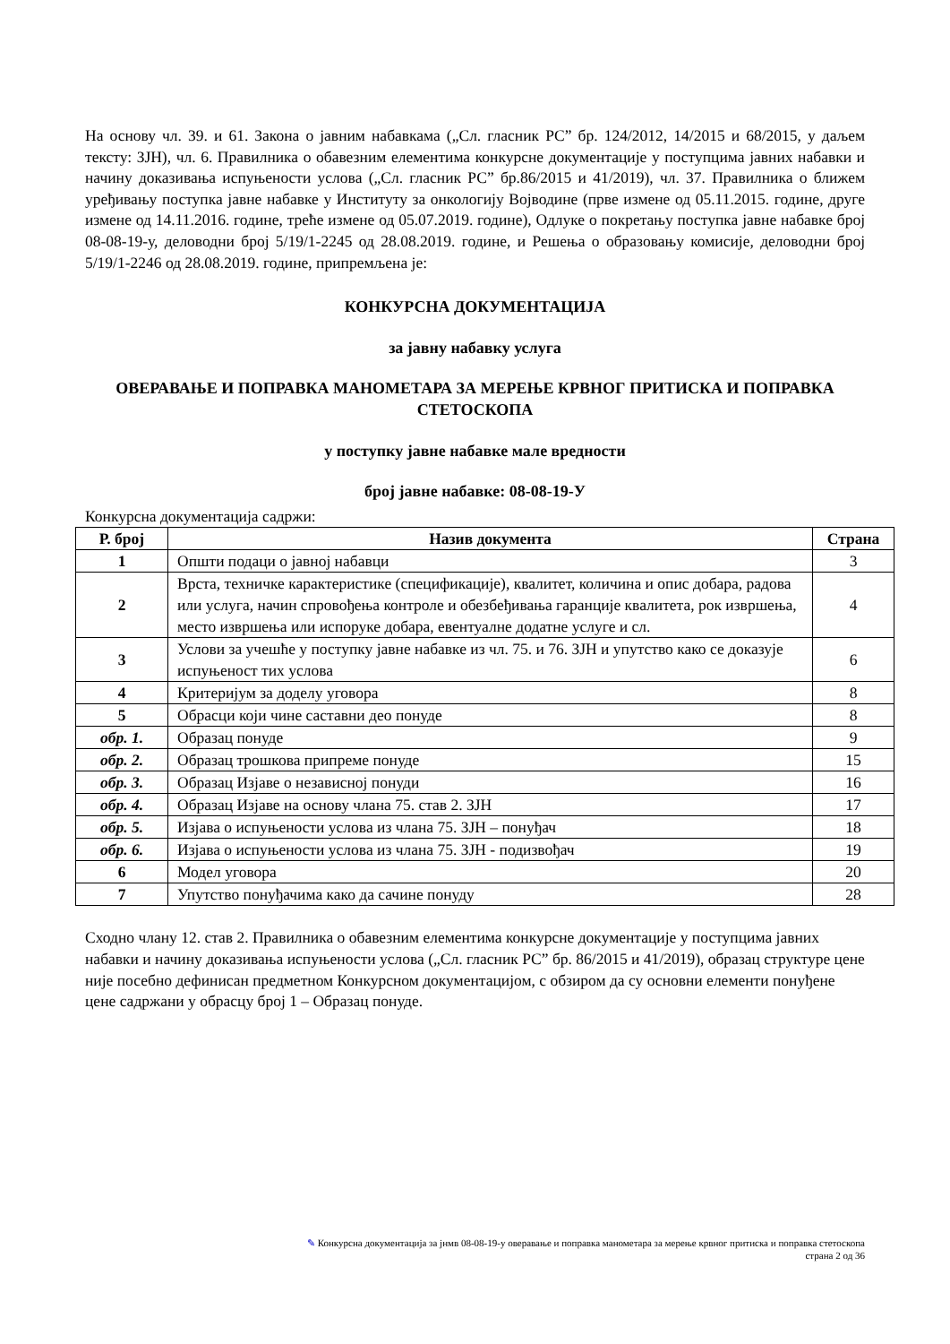На основу чл. 39. и 61. Закона о јавним набавкама („Сл. гласник РС” бр. 124/2012, 14/2015 и 68/2015, у даљем тексту: ЗЈН), чл. 6. Правилника о обавезним елементима конкурсне документације у поступцима јавних набавки и начину доказивања испуњености услова („Сл. гласник РС” бр.86/2015 и 41/2019), чл. 37. Правилника о ближем уређивању поступка јавне набавке у Институту за онкологију Војводине (прве измене од 05.11.2015. године, друге измене од 14.11.2016. године, треће измене од 05.07.2019. године), Одлуке о покретању поступка јавне набавке број 08-08-19-у, деловодни број 5/19/1-2245 од 28.08.2019. године, и Решења о образовању комисије, деловодни број 5/19/1-2246 од 28.08.2019. године, припремљена је:
КОНКУРСНА ДОКУМЕНТАЦИЈА
за јавну набавку услуга
ОВЕРАВАЊЕ И ПОПРАВКА МАНОМЕТАРА ЗА МЕРЕЊЕ КРВНОГ ПРИТИСКА И ПОПРАВКА СТЕТОСКОПА
у поступку јавне набавке мале вредности
број јавне набавке: 08-08-19-У
Конкурсна документација садржи:
| Р. број | Назив документа | Страна |
| --- | --- | --- |
| 1 | Општи подаци о јавној набавци | 3 |
| 2 | Врста, техничке карактеристике (спецификације), квалитет, количина и опис добара, радова или услуга, начин спровођења контроле и обезбеђивања гаранције квалитета, рок извршења, место извршења или испоруке добара, евентуалне додатне услуге и сл. | 4 |
| 3 | Услови за учешће у поступку јавне набавке из чл. 75. и 76. ЗЈН и упутство како се доказује испуњеност тих услова | 6 |
| 4 | Критеријум за доделу уговора | 8 |
| 5 | Обрасци који чине саставни део понуде | 8 |
| обр. 1. | Образац понуде | 9 |
| обр. 2. | Образац трошкова припреме понуде | 15 |
| обр. 3. | Образац Изјаве о независној понуди | 16 |
| обр. 4. | Образац Изјаве на основу члана 75. став 2. ЗЈН | 17 |
| обр. 5. | Изјава о испуњености услова из члана 75. ЗЈН – понуђач | 18 |
| обр. 6. | Изјава о испуњености услова из члана 75. ЗЈН - подизвођач | 19 |
| 6 | Модел уговора | 20 |
| 7 | Упутство понуђачима како да сачине понуду | 28 |
Сходно члану 12. став 2. Правилника о обавезним елементима конкурсне документације у поступцима јавних набавки и начину доказивања испуњености услова („Сл. гласник РС” бр. 86/2015 и 41/2019), образац структуре цене није посебно дефинисан предметном Конкурсном документацијом, с обзиром да су основни елементи понуђене цене садржани у обрасцу број 1 – Образац понуде.
✎ Конкурсна документација за јнмв 08-08-19-у оверавање и поправка манометара за мерење крвног притиска и поправка стетоскопа
страна 2 од 36